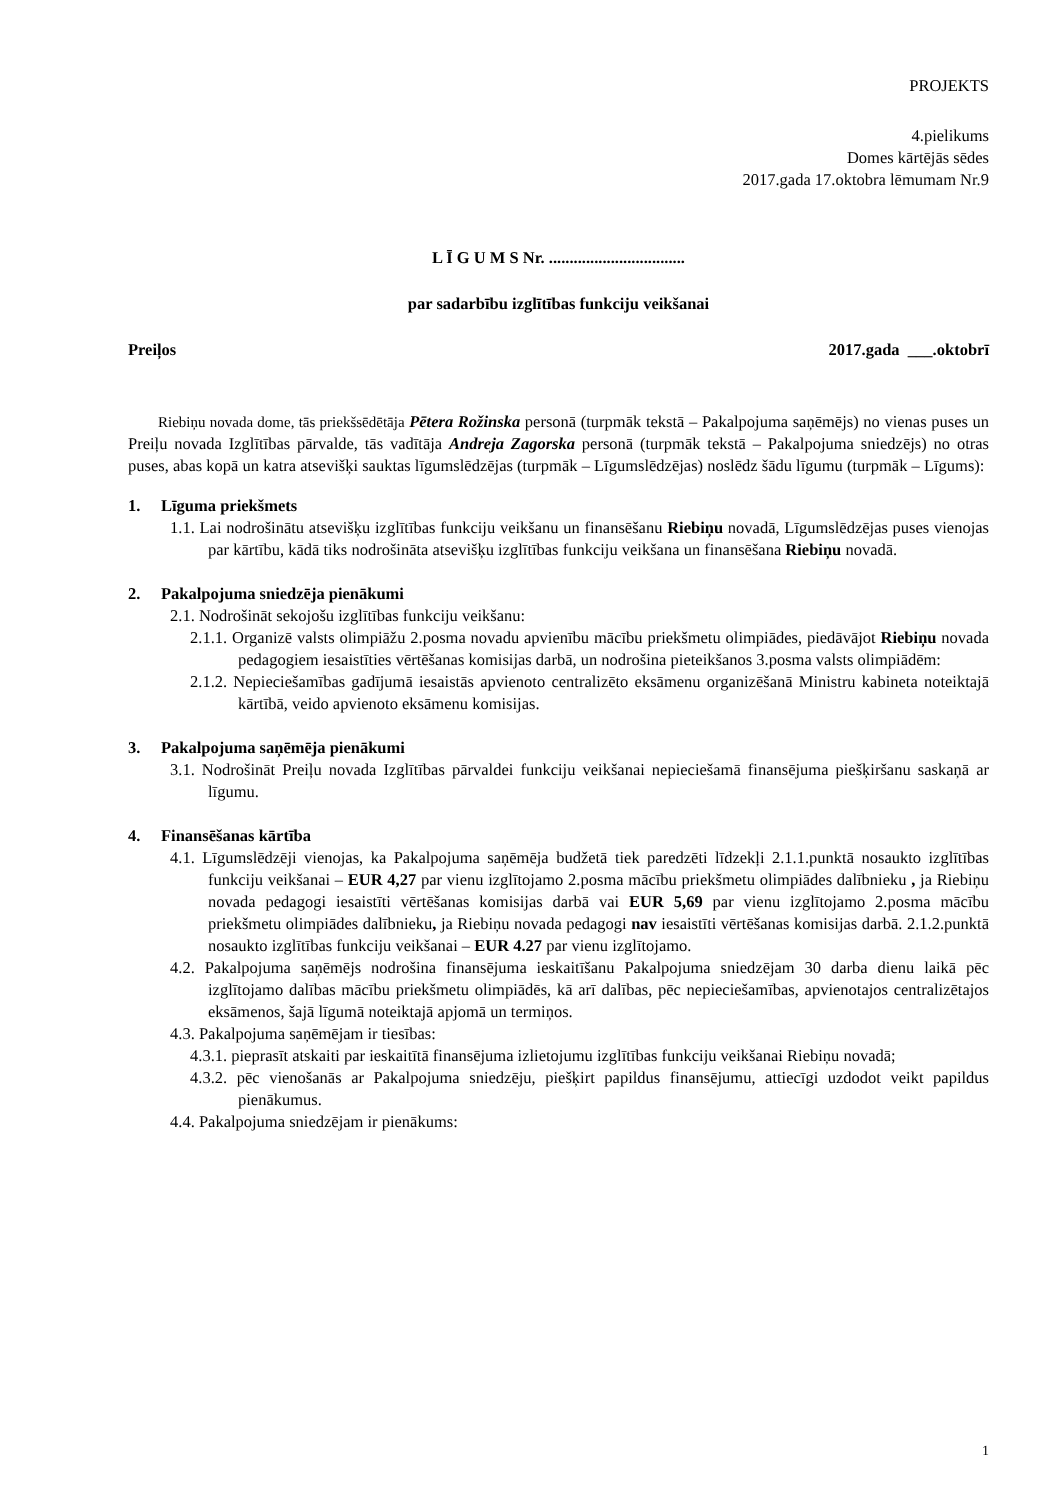PROJEKTS
4.pielikums
Domes kārtējās sēdes
2017.gada 17.oktobra lēmumam Nr.9
L Ī G U M S Nr. .................................
par sadarbību izglītības funkciju veikšanai
Preiļos 2017.gada ___.oktobrī
Riebiņu novada dome, tās priekšsēdētāja Pētera Rožinska personā (turpmāk tekstā – Pakalpojuma saņēmējs) no vienas puses un Preiļu novada Izglītības pārvalde, tās vadītāja Andreja Zagorska personā (turpmāk tekstā – Pakalpojuma sniedzējs) no otras puses, abas kopā un katra atsevišķi sauktas līgumslēdzējas (turpmāk – Līgumslēdzējas) noslēdz šādu līgumu (turpmāk – Līgums):
1. Līguma priekšmets
1.1. Lai nodrošinātu atsevišķu izglītības funkciju veikšanu un finansēšanu Riebiņu novadā, Līgumslēdzējas puses vienojas par kārtību, kādā tiks nodrošināta atsevišķu izglītības funkciju veikšana un finansēšana Riebiņu novadā.
2. Pakalpojuma sniedzēja pienākumi
2.1. Nodrošināt sekojošu izglītības funkciju veikšanu:
2.1.1. Organizē valsts olimpiāžu 2.posma novadu apvienību mācību priekšmetu olimpiādes, piedāvājot Riebiņu novada pedagogiem iesaistīties vērtēšanas komisijas darbā, un nodrošina pieteikšanos 3.posma valsts olimpiādēm:
2.1.2. Nepieciešamības gadījumā iesaistās apvienoto centralizēto eksāmenu organizēšanā Ministru kabineta noteiktajā kārtībā, veido apvienoto eksāmenu komisijas.
3. Pakalpojuma saņēmēja pienākumi
3.1. Nodrošināt Preiļu novada Izglītības pārvaldei funkciju veikšanai nepieciešamā finansējuma piešķiršanu saskaņā ar līgumu.
4. Finansēšanas kārtība
4.1. Līgumslēdzēji vienojas, ka Pakalpojuma saņēmēja budžetā tiek paredzēti līdzekļi 2.1.1.punktā nosaukto izglītības funkciju veikšanai – EUR 4,27 par vienu izglītojamo 2.posma mācību priekšmetu olimpiādes dalībnieku , ja Riebiņu novada pedagogi iesaistīti vērtēšanas komisijas darbā vai EUR 5,69 par vienu izglītojamo 2.posma mācību priekšmetu olimpiādes dalībnieku, ja Riebiņu novada pedagogi nav iesaistīti vērtēšanas komisijas darbā. 2.1.2.punktā nosaukto izglītības funkciju veikšanai – EUR 4.27 par vienu izglītojamo.
4.2. Pakalpojuma saņēmējs nodrošina finansējuma ieskaitīšanu Pakalpojuma sniedzējam 30 darba dienu laikā pēc izglītojamo dalības mācību priekšmetu olimpiādēs, kā arī dalības, pēc nepieciešamības, apvienotajos centralizētajos eksāmenos, šajā līgumā noteiktajā apjomā un termiņos.
4.3. Pakalpojuma saņēmējam ir tiesības:
4.3.1. pieprasīt atskaiti par ieskaitītā finansējuma izlietojumu izglītības funkciju veikšanai Riebiņu novadā;
4.3.2. pēc vienošanās ar Pakalpojuma sniedzēju, piešķirt papildus finansējumu, attiecīgi uzdodot veikt papildus pienākumus.
4.4. Pakalpojuma sniedzējam ir pienākums:
1